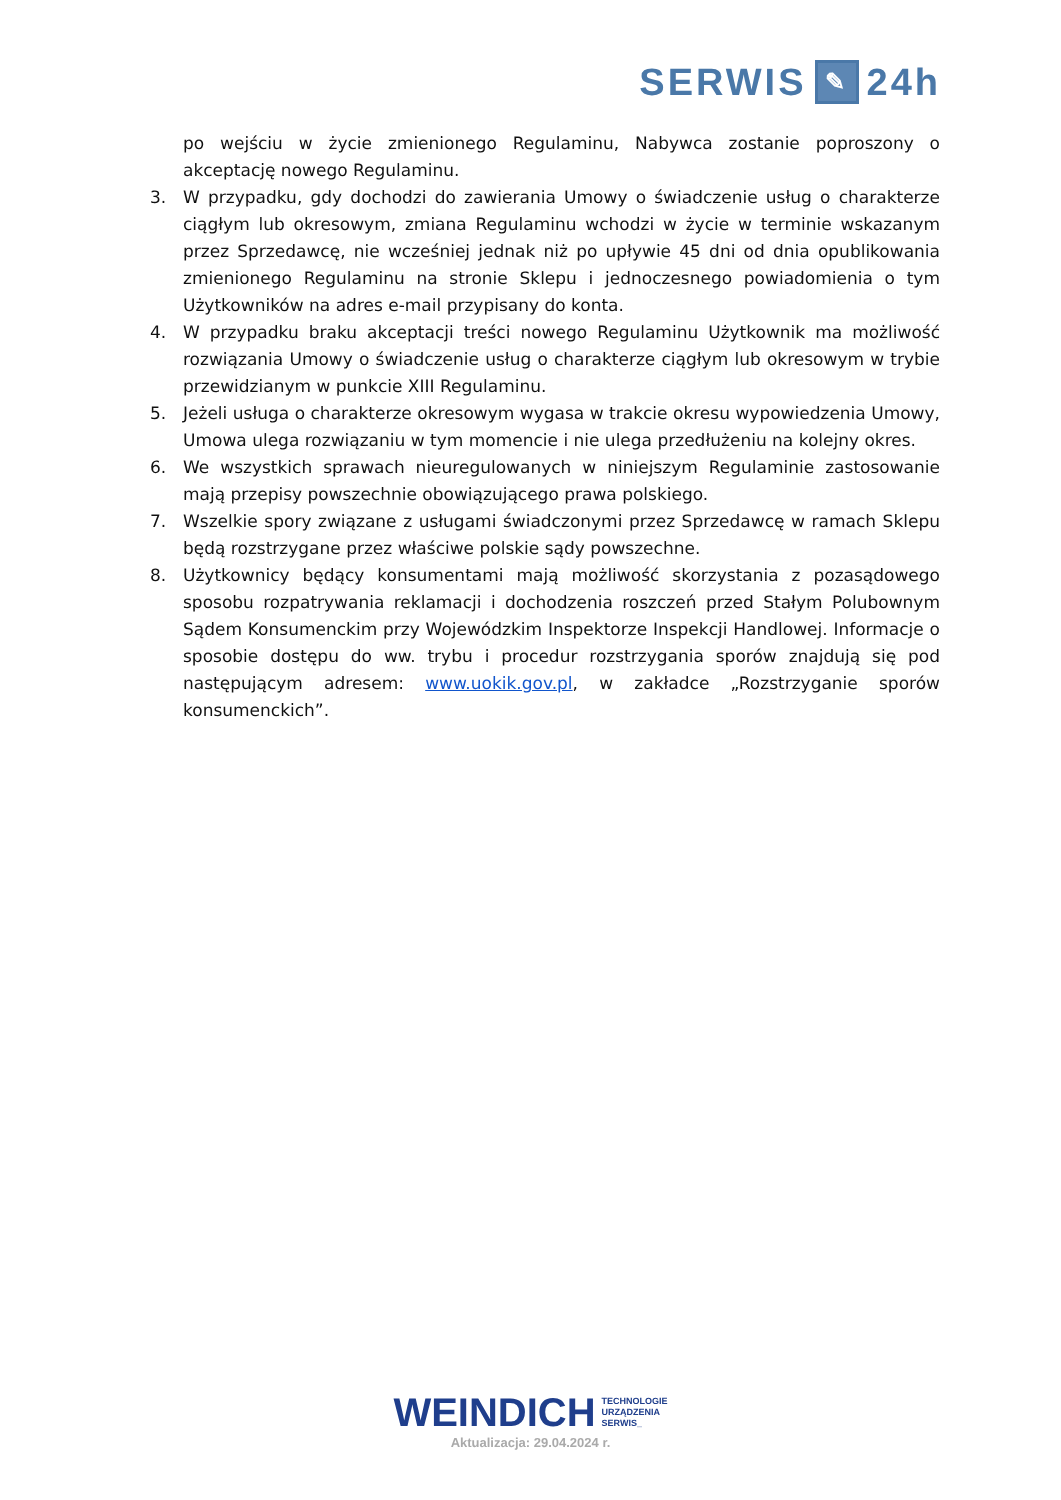SERWIS ✎ 24h
po wejściu w życie zmienionego Regulaminu, Nabywca zostanie poproszony o akceptację nowego Regulaminu.
3. W przypadku, gdy dochodzi do zawierania Umowy o świadczenie usług o charakterze ciągłym lub okresowym, zmiana Regulaminu wchodzi w życie w terminie wskazanym przez Sprzedawcę, nie wcześniej jednak niż po upływie 45 dni od dnia opublikowania zmienionego Regulaminu na stronie Sklepu i jednoczesnego powiadomienia o tym Użytkowników na adres e-mail przypisany do konta.
4. W przypadku braku akceptacji treści nowego Regulaminu Użytkownik ma możliwość rozwiązania Umowy o świadczenie usług o charakterze ciągłym lub okresowym w trybie przewidzianym w punkcie XIII Regulaminu.
5. Jeżeli usługa o charakterze okresowym wygasa w trakcie okresu wypowiedzenia Umowy, Umowa ulega rozwiązaniu w tym momencie i nie ulega przedłużeniu na kolejny okres.
6. We wszystkich sprawach nieuregulowanych w niniejszym Regulaminie zastosowanie mają przepisy powszechnie obowiązującego prawa polskiego.
7. Wszelkie spory związane z usługami świadczonymi przez Sprzedawcę w ramach Sklepu będą rozstrzygane przez właściwe polskie sądy powszechne.
8. Użytkownicy będący konsumentami mają możliwość skorzystania z pozasądowego sposobu rozpatrywania reklamacji i dochodzenia roszczeń przed Stałym Polubownym Sądem Konsumenckim przy Wojewódzkim Inspektorze Inspekcji Handlowej. Informacje o sposobie dostępu do ww. trybu i procedur rozstrzygania sporów znajdują się pod następującym adresem: www.uokik.gov.pl, w zakładce „Rozstrzyganie sporów konsumenckich”.
WEINDICH TECHNOLOGIE
URZĄDZENIA
SERWIS_
Aktualizacja: 29.04.2024 r.